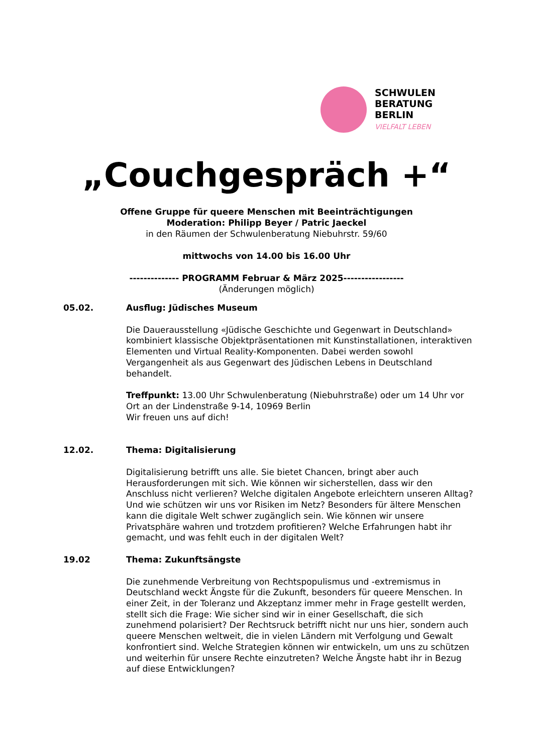SCHWULEN
BERATUNG
BERLIN
VIELFALT LEBEN
„Couchgespräch +“
Offene Gruppe für queere Menschen mit Beeinträchtigungen
Moderation: Philipp Beyer / Patric Jaeckel
in den Räumen der Schwulenberatung Niebuhrstr. 59/60
mittwochs von 14.00 bis 16.00 Uhr
-------------- PROGRAMM Februar & März 2025-----------------
(Änderungen möglich)
05.02. Ausflug: Jüdisches Museum
Die Dauerausstellung «Jüdische Geschichte und Gegenwart in Deutschland» kombiniert klassische Objektpräsentationen mit Kunstinstallationen, interaktiven Elementen und Virtual Reality-Komponenten. Dabei werden sowohl Vergangenheit als aus Gegenwart des Jüdischen Lebens in Deutschland behandelt.
Treffpunkt: 13.00 Uhr Schwulenberatung (Niebuhrstraße) oder um 14 Uhr vor Ort an der Lindenstraße 9-14, 10969 Berlin
Wir freuen uns auf dich!
12.02. Thema: Digitalisierung
Digitalisierung betrifft uns alle. Sie bietet Chancen, bringt aber auch Herausforderungen mit sich. Wie können wir sicherstellen, dass wir den Anschluss nicht verlieren? Welche digitalen Angebote erleichtern unseren Alltag? Und wie schützen wir uns vor Risiken im Netz? Besonders für ältere Menschen kann die digitale Welt schwer zugänglich sein. Wie können wir unsere Privatsphäre wahren und trotzdem profitieren? Welche Erfahrungen habt ihr gemacht, und was fehlt euch in der digitalen Welt?
19.02 Thema: Zukunftsängste
Die zunehmende Verbreitung von Rechtspopulismus und -extremismus in Deutschland weckt Ängste für die Zukunft, besonders für queere Menschen. In einer Zeit, in der Toleranz und Akzeptanz immer mehr in Frage gestellt werden, stellt sich die Frage: Wie sicher sind wir in einer Gesellschaft, die sich zunehmend polarisiert? Der Rechtsruck betrifft nicht nur uns hier, sondern auch queere Menschen weltweit, die in vielen Ländern mit Verfolgung und Gewalt konfrontiert sind. Welche Strategien können wir entwickeln, um uns zu schützen und weiterhin für unsere Rechte einzutreten? Welche Ängste habt ihr in Bezug auf diese Entwicklungen?